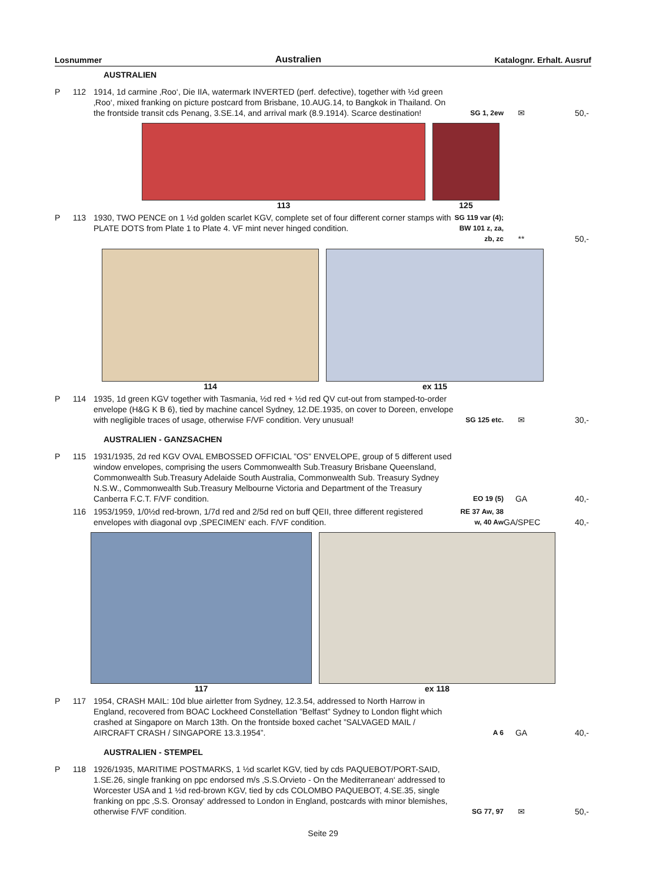Losnummer Australien Katalognr. Erhalt. Ausruf
AUSTRALIEN
P 112 1914, 1d carmine ‚Roo‘, Die IIA, watermark INVERTED (perf. defective), together with ½d green ‚Roo‘, mixed franking on picture postcard from Brisbane, 10.AUG.14, to Bangkok in Thailand. On the frontside transit cds Penang, 3.SE.14, and arrival mark (8.9.1914). Scarce destination! SG 1, 2ew ✉ 50,-
113
125
P 113 1930, TWO PENCE on 1 ½d golden scarlet KGV, complete set of four different corner stamps with PLATE DOTS from Plate 1 to Plate 4. VF mint never hinged condition. SG 119 var (4); BW 101 z, za, zb, zc ** 50,-
114
ex 115
P 114 1935, 1d green KGV together with Tasmania, ½d red + ½d red QV cut-out from stamped-to-order envelope (H&G K B 6), tied by machine cancel Sydney, 12.DE.1935, on cover to Doreen, envelope with negligible traces of usage, otherwise F/VF condition. Very unusual! SG 125 etc. ✉ 30,-
AUSTRALIEN - GANZSACHEN
P 115 1931/1935, 2d red KGV OVAL EMBOSSED OFFICIAL ”OS” ENVELOPE, group of 5 different used window envelopes, comprising the users Commonwealth Sub.Treasury Brisbane Queensland, Commonwealth Sub.Treasury Adelaide South Australia, Commonwealth Sub. Treasury Sydney N.S.W., Commonwealth Sub.Treasury Melbourne Victoria and Department of the Treasury Canberra F.C.T. F/VF condition. EO 19 (5) GA 40,-
116 1953/1959, 1/0½d red-brown, 1/7d red and 2/5d red on buff QEII, three different registered envelopes with diagonal ovp ‚SPECIMEN‘ each. F/VF condition. RE 37 Aw, 38 w, 40 Aw GA/SPEC 40,-
117
ex 118
P 117 1954, CRASH MAIL: 10d blue airletter from Sydney, 12.3.54, addressed to North Harrow in England, recovered from BOAC Lockheed Constellation ”Belfast” Sydney to London flight which crashed at Singapore on March 13th. On the frontside boxed cachet ”SALVAGED MAIL / AIRCRAFT CRASH / SINGAPORE 13.3.1954”. A 6 GA 40,-
AUSTRALIEN - STEMPEL
P 118 1926/1935, MARITIME POSTMARKS, 1 ½d scarlet KGV, tied by cds PAQUEBOT/PORT-SAID, 1.SE.26, single franking on ppc endorsed m/s ‚S.S.Orvieto - On the Mediterranean‘ addressed to Worcester USA and 1 ½d red-brown KGV, tied by cds COLOMBO PAQUEBOT, 4.SE.35, single franking on ppc ‚S.S. Oronsay‘ addressed to London in England, postcards with minor blemishes, otherwise F/VF condition. SG 77, 97 ✉ 50,-
Seite 29